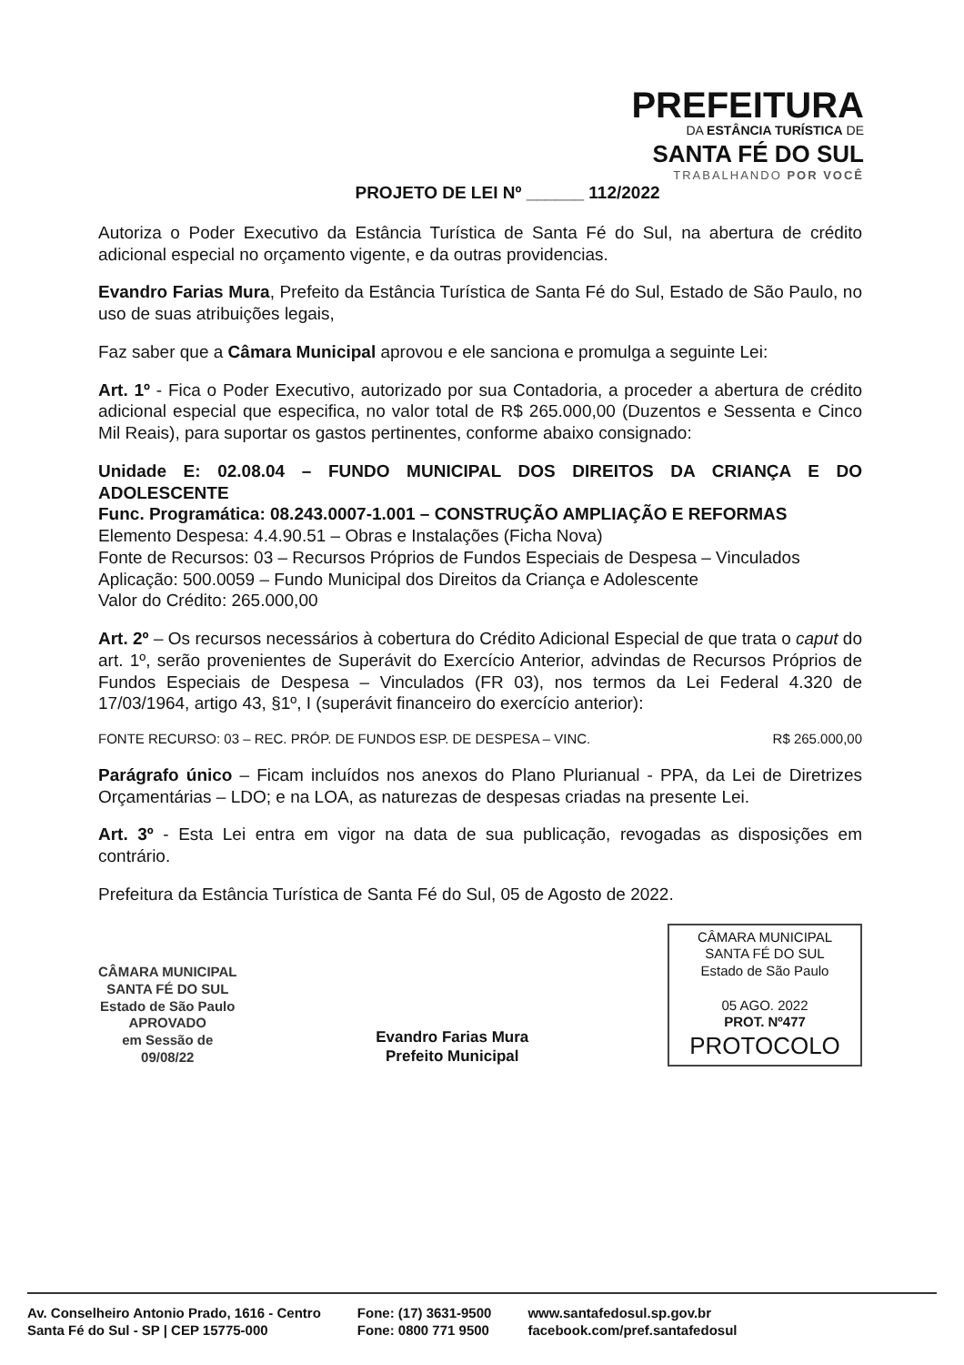PREFEITURA
DA ESTÂNCIA TURÍSTICA DE
SANTA FÉ DO SUL
TRABALHANDO POR VOCÊ
PROJETO DE LEI Nº ______ 112/2022
Autoriza o Poder Executivo da Estância Turística de Santa Fé do Sul, na abertura de crédito adicional especial no orçamento vigente, e da outras providencias.
Evandro Farias Mura, Prefeito da Estância Turística de Santa Fé do Sul, Estado de São Paulo, no uso de suas atribuições legais,
Faz saber que a Câmara Municipal aprovou e ele sanciona e promulga a seguinte Lei:
Art. 1º - Fica o Poder Executivo, autorizado por sua Contadoria, a proceder a abertura de crédito adicional especial que especifica, no valor total de R$ 265.000,00 (Duzentos e Sessenta e Cinco Mil Reais), para suportar os gastos pertinentes, conforme abaixo consignado:
Unidade E: 02.08.04 – FUNDO MUNICIPAL DOS DIREITOS DA CRIANÇA E DO ADOLESCENTE
Func. Programática: 08.243.0007-1.001 – CONSTRUÇÃO AMPLIAÇÃO E REFORMAS
Elemento Despesa: 4.4.90.51 – Obras e Instalações (Ficha Nova)
Fonte de Recursos: 03 – Recursos Próprios de Fundos Especiais de Despesa – Vinculados
Aplicação: 500.0059 – Fundo Municipal dos Direitos da Criança e Adolescente
Valor do Crédito: 265.000,00
Art. 2º – Os recursos necessários à cobertura do Crédito Adicional Especial de que trata o caput do art. 1º, serão provenientes de Superávit do Exercício Anterior, advindas de Recursos Próprios de Fundos Especiais de Despesa – Vinculados (FR 03), nos termos da Lei Federal 4.320 de 17/03/1964, artigo 43, §1º, I (superávit financeiro do exercício anterior):
FONTE RECURSO: 03 – REC. PRÓP. DE FUNDOS ESP. DE DESPESA – VINC. R$ 265.000,00
Parágrafo único – Ficam incluídos nos anexos do Plano Plurianual - PPA, da Lei de Diretrizes Orçamentárias – LDO; e na LOA, as naturezas de despesas criadas na presente Lei.
Art. 3º - Esta Lei entra em vigor na data de sua publicação, revogadas as disposições em contrário.
Prefeitura da Estância Turística de Santa Fé do Sul, 05 de Agosto de 2022.
CÂMARA MUNICIPAL
SANTA FÉ DO SUL
Estado de São Paulo
APROVADO
em Sessão de
09/08/22
Evandro Farias Mura
Prefeito Municipal
CÂMARA MUNICIPAL
SANTA FÉ DO SUL
Estado de São Paulo
05 AGO. 2022
PROT. Nº477
PROTOCOLO
Av. Conselheiro Antonio Prado, 1616 - Centro
Santa Fé do Sul - SP | CEP 15775-000
Fone: (17) 3631-9500
Fone: 0800 771 9500
www.santafedosul.sp.gov.br
facebook.com/pref.santafedosul